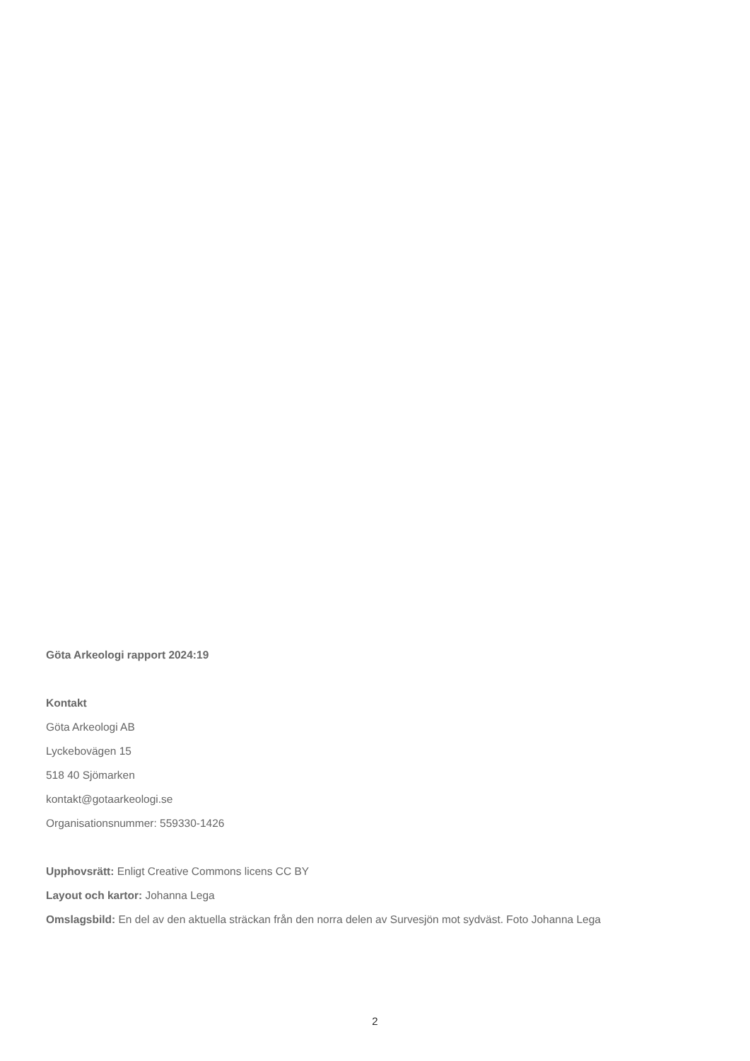Göta Arkeologi rapport 2024:19
Kontakt
Göta Arkeologi AB
Lyckebovägen 15
518 40 Sjömarken
kontakt@gotaarkeologi.se
Organisationsnummer: 559330-1426
Upphovsrätt: Enligt Creative Commons licens CC BY
Layout och kartor: Johanna Lega
Omslagsbild: En del av den aktuella sträckan från den norra delen av Survesjön mot sydväst. Foto Johanna Lega
2